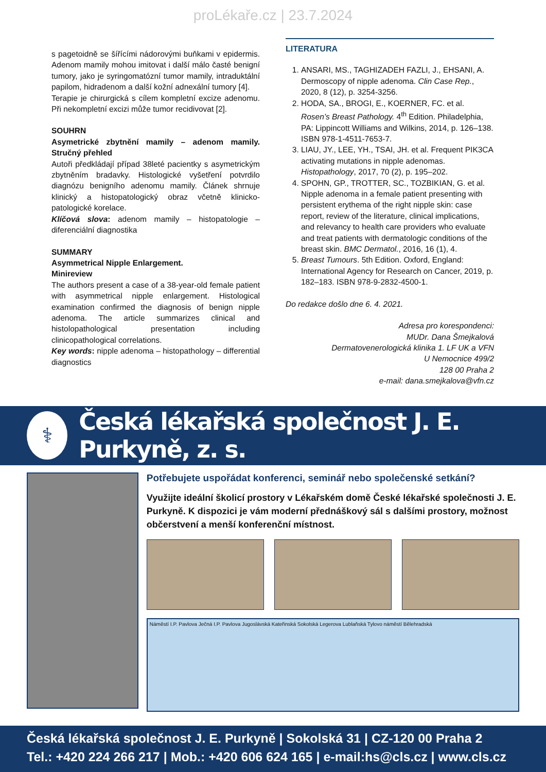proLékaře.cz | 23.7.2024
s pagetoidně se šířícími nádorovými buňkami v epidermis. Adenom mamily mohou imitovat i další málo časté benigní tumory, jako je syringomatózní tumor mamily, intraduktální papilom, hidradenom a další kožní adnexální tumory [4].
Terapie je chirurgická s cílem kompletní excize adenomu. Při nekompletní excizi může tumor recidivovat [2].
SOUHRN
Asymetrické zbytnění mamily – adenom mamily. Stručný přehled
Autoři předkládají případ 38leté pacientky s asymetrickým zbytněním bradavky. Histologické vyšetření potvrdilo diagnózu benigního adenomu mamily. Článek shrnuje klinický a histopatologický obraz včetně klinicko-patologické korelace.
Klíčová slova: adenom mamily – histopatologie – diferenciální diagnostika
SUMMARY
Asymmetrical Nipple Enlargement.
Minireview
The authors present a case of a 38-year-old female patient with asymmetrical nipple enlargement. Histological examination confirmed the diagnosis of benign nipple adenoma. The article summarizes clinical and histolopathological presentation including clinicopathological correlations.
Key words: nipple adenoma – histopathology – differential diagnostics
LITERATURA
1. ANSARI, MS., TAGHIZADEH FAZLI, J., EHSANI, A. Dermoscopy of nipple adenoma. Clin Case Rep., 2020, 8 (12), p. 3254-3256.
2. HODA, SA., BROGI, E., KOERNER, FC. et al. Rosen’s Breast Pathology. 4<sup>th</sup> Edition. Philadelphia, PA: Lippincott Williams and Wilkins, 2014, p. 126–138. ISBN 978-1-4511-7653-7.
3. LIAU, JY., LEE, YH., TSAI, JH. et al. Frequent PIK3CA activating mutations in nipple adenomas. Histopathology, 2017, 70 (2), p. 195–202.
4. SPOHN, GP., TROTTER, SC., TOZBIKIAN, G. et al. Nipple adenoma in a female patient presenting with persistent erythema of the right nipple skin: case report, review of the literature, clinical implications, and relevancy to health care providers who evaluate and treat patients with dermatologic conditions of the breast skin. BMC Dermatol., 2016, 16 (1), 4.
5. Breast Tumours. 5th Edition. Oxford, England: International Agency for Research on Cancer, 2019, p. 182–183. ISBN 978-9-2832-4500-1.
Do redakce došlo dne 6. 4. 2021.
Adresa pro korespondenci:
MUDr. Dana Šmejkalová
Dermatovenerologická klinika 1. LF UK a VFN
U Nemocnice 499/2
128 00 Praha 2
e-mail: dana.smejkalova@vfn.cz
⚕
Česká lékařská společnost J. E. Purkyně, z. s.
Potřebujete uspořádat konferenci, seminář nebo společenské setkání?
Využijte ideální školicí prostory v Lékařském domě České lékařské společnosti J. E. Purkyně. K dispozici je vám moderní přednáškový sál s dalšími prostory, možnost občerstvení a menší konferenční místnost.
Náměstí I.P. Pavlova Ječná I.P. Pavlova Jugoslávská Kateřinská Sokolská Legerova Lublaňská Tylovo náměstí Bělehradská
Česká lékařská společnost J. E. Purkyně | Sokolská 31 | CZ-120 00 Praha 2
Tel.: +420 224 266 217 | Mob.: +420 606 624 165 | e-mail:hs@cls.cz | www.cls.cz